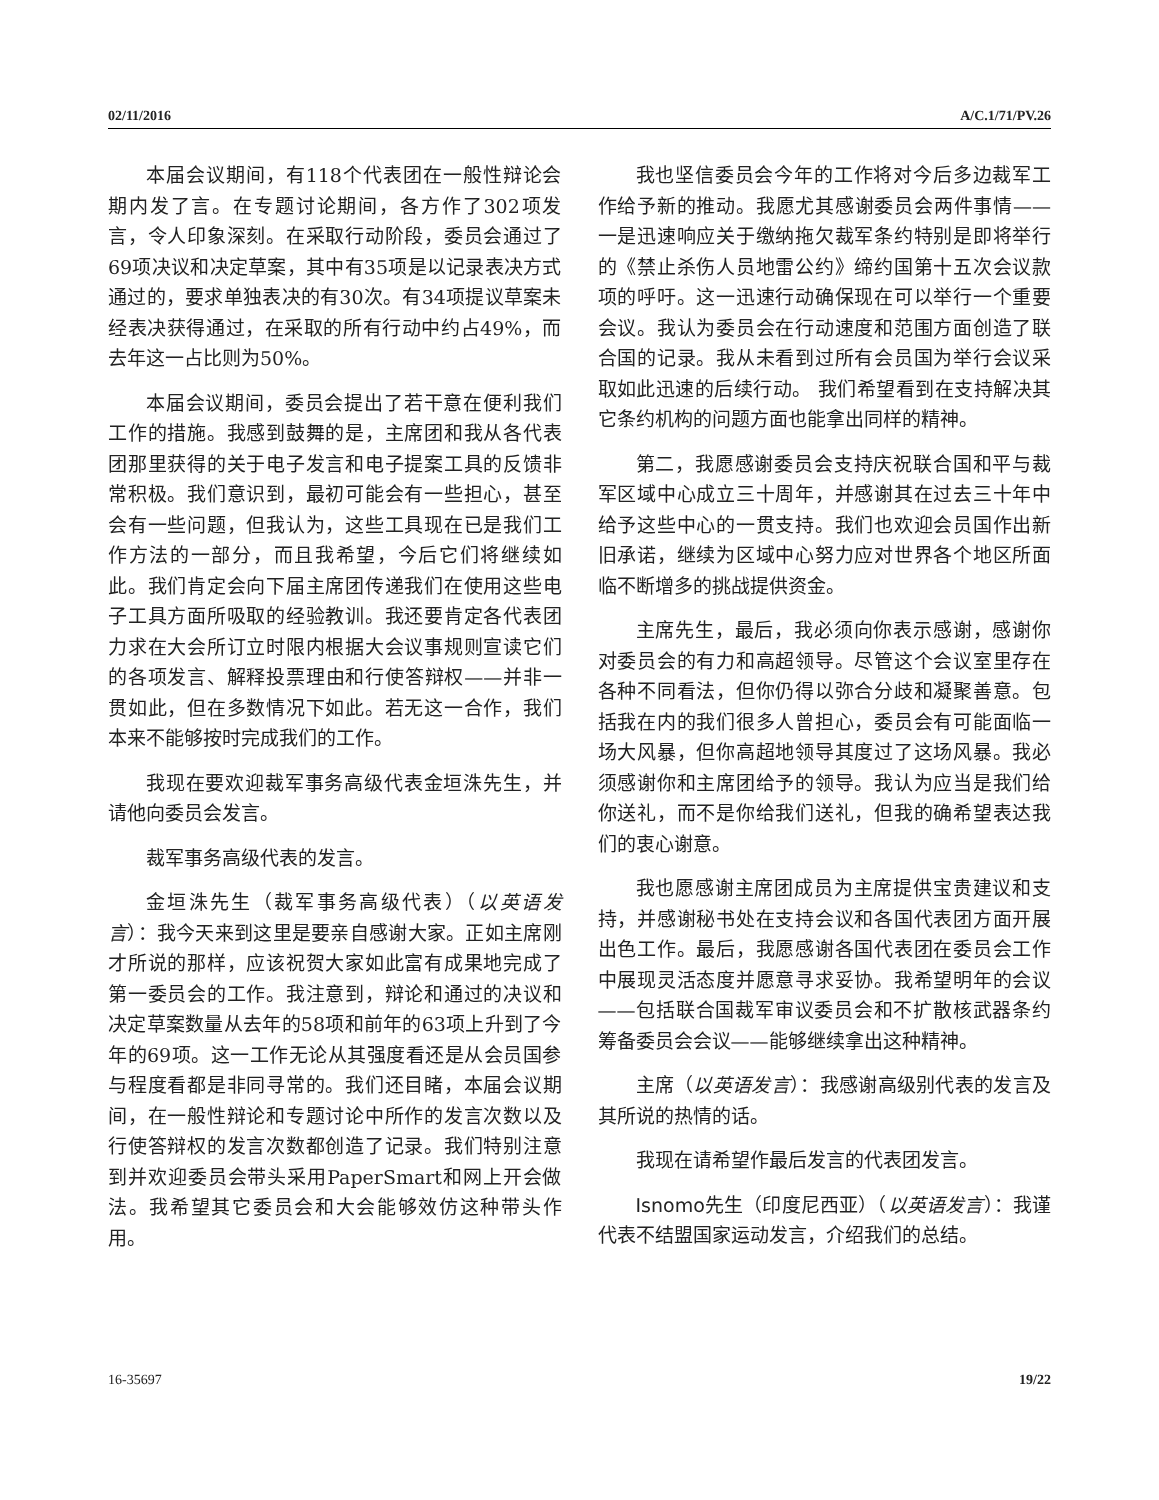02/11/2016 A/C.1/71/PV.26
本届会议期间，有118个代表团在一般性辩论会期内发了言。在专题讨论期间，各方作了302项发言，令人印象深刻。在采取行动阶段，委员会通过了69项决议和决定草案，其中有35项是以记录表决方式通过的，要求单独表决的有30次。有34项提议草案未经表决获得通过，在采取的所有行动中约占49%，而去年这一占比则为50%。
本届会议期间，委员会提出了若干意在便利我们工作的措施。我感到鼓舞的是，主席团和我从各代表团那里获得的关于电子发言和电子提案工具的反馈非常积极。我们意识到，最初可能会有一些担心，甚至会有一些问题，但我认为，这些工具现在已是我们工作方法的一部分，而且我希望，今后它们将继续如此。我们肯定会向下届主席团传递我们在使用这些电子工具方面所吸取的经验教训。我还要肯定各代表团力求在大会所订立时限内根据大会议事规则宣读它们的各项发言、解释投票理由和行使答辩权——并非一贯如此，但在多数情况下如此。若无这一合作，我们本来不能够按时完成我们的工作。
我现在要欢迎裁军事务高级代表金垣洙先生，并请他向委员会发言。
裁军事务高级代表的发言。
金垣洙先生（裁军事务高级代表）（以英语发言）：我今天来到这里是要亲自感谢大家。正如主席刚才所说的那样，应该祝贺大家如此富有成果地完成了第一委员会的工作。我注意到，辩论和通过的决议和决定草案数量从去年的58项和前年的63项上升到了今年的69项。这一工作无论从其强度看还是从会员国参与程度看都是非同寻常的。我们还目睹，本届会议期间，在一般性辩论和专题讨论中所作的发言次数以及行使答辩权的发言次数都创造了记录。我们特别注意到并欢迎委员会带头采用PaperSmart和网上开会做法。我希望其它委员会和大会能够效仿这种带头作用。
我也坚信委员会今年的工作将对今后多边裁军工作给予新的推动。我愿尤其感谢委员会两件事情——一是迅速响应关于缴纳拖欠裁军条约特别是即将举行的《禁止杀伤人员地雷公约》缔约国第十五次会议款项的呼吁。这一迅速行动确保现在可以举行一个重要会议。我认为委员会在行动速度和范围方面创造了联合国的记录。我从未看到过所有会员国为举行会议采取如此迅速的后续行动。 我们希望看到在支持解决其它条约机构的问题方面也能拿出同样的精神。
第二，我愿感谢委员会支持庆祝联合国和平与裁军区域中心成立三十周年，并感谢其在过去三十年中给予这些中心的一贯支持。我们也欢迎会员国作出新旧承诺，继续为区域中心努力应对世界各个地区所面临不断增多的挑战提供资金。
主席先生，最后，我必须向你表示感谢，感谢你对委员会的有力和高超领导。尽管这个会议室里存在各种不同看法，但你仍得以弥合分歧和凝聚善意。包括我在内的我们很多人曾担心，委员会有可能面临一场大风暴，但你高超地领导其度过了这场风暴。我必须感谢你和主席团给予的领导。我认为应当是我们给你送礼，而不是你给我们送礼，但我的确希望表达我们的衷心谢意。
我也愿感谢主席团成员为主席提供宝贵建议和支持，并感谢秘书处在支持会议和各国代表团方面开展出色工作。最后，我愿感谢各国代表团在委员会工作中展现灵活态度并愿意寻求妥协。我希望明年的会议——包括联合国裁军审议委员会和不扩散核武器条约筹备委员会会议——能够继续拿出这种精神。
主席（以英语发言）：我感谢高级别代表的发言及其所说的热情的话。
我现在请希望作最后发言的代表团发言。
Isnomo先生（印度尼西亚）（以英语发言）：我谨代表不结盟国家运动发言，介绍我们的总结。
16-35697 19/22